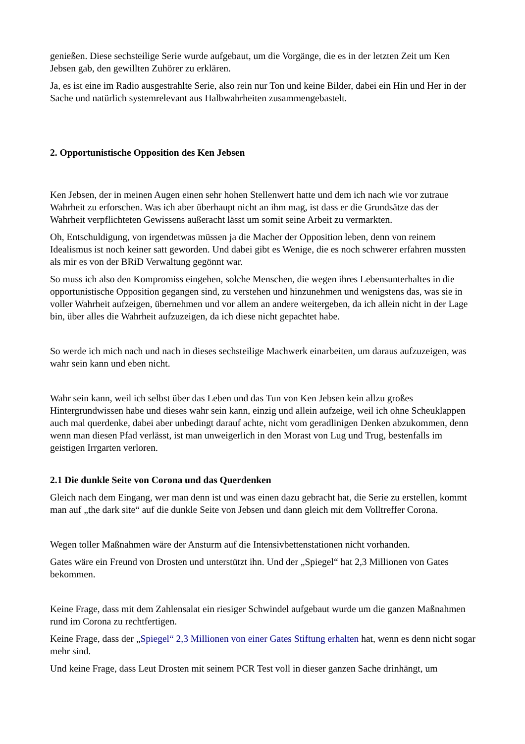genießen. Diese sechsteilige Serie wurde aufgebaut, um die Vorgänge, die es in der letzten Zeit um Ken Jebsen gab, den gewillten Zuhörer zu erklären.
Ja, es ist eine im Radio ausgestrahlte Serie, also rein nur Ton und keine Bilder, dabei ein Hin und Her in der Sache und natürlich systemrelevant aus Halbwahrheiten zusammengebastelt.
2. Opportunistische Opposition des Ken Jebsen
Ken Jebsen, der in meinen Augen einen sehr hohen Stellenwert hatte und dem ich nach wie vor zutraue Wahrheit zu erforschen. Was ich aber überhaupt nicht an ihm mag, ist dass er die Grundsätze das der Wahrheit verpflichteten Gewissens außeracht lässt um somit seine Arbeit zu vermarkten.
Oh, Entschuldigung, von irgendetwas müssen ja die Macher der Opposition leben, denn von reinem Idealismus ist noch keiner satt geworden. Und dabei gibt es Wenige, die es noch schwerer erfahren mussten als mir es von der BRiD Verwaltung gegönnt war.
So muss ich also den Kompromiss eingehen, solche Menschen, die wegen ihres Lebensunterhaltes in die opportunistische Opposition gegangen sind, zu verstehen und hinzunehmen und wenigstens das, was sie in voller Wahrheit aufzeigen, übernehmen und vor allem an andere weitergeben, da ich allein nicht in der Lage bin, über alles die Wahrheit aufzuzeigen, da ich diese nicht gepachtet habe.
So werde ich mich nach und nach in dieses sechsteilige Machwerk einarbeiten, um daraus aufzuzeigen, was wahr sein kann und eben nicht.
Wahr sein kann, weil ich selbst über das Leben und das Tun von Ken Jebsen kein allzu großes Hintergrundwissen habe und dieses wahr sein kann, einzig und allein aufzeige, weil ich ohne Scheuklappen auch mal querdenke, dabei aber unbedingt darauf achte, nicht vom geradlinigen Denken abzukommen, denn wenn man diesen Pfad verlässt, ist man unweigerlich in den Morast von Lug und Trug, bestenfalls im geistigen Irrgarten verloren.
2.1 Die dunkle Seite von Corona und das Querdenken
Gleich nach dem Eingang, wer man denn ist und was einen dazu gebracht hat, die Serie zu erstellen, kommt man auf „the dark site“ auf die dunkle Seite von Jebsen und dann gleich mit dem Volltreffer Corona.
Wegen toller Maßnahmen wäre der Ansturm auf die Intensivbettenstationen nicht vorhanden.
Gates wäre ein Freund von Drosten und unterstützt ihn. Und der „Spiegel“ hat 2,3 Millionen von Gates bekommen.
Keine Frage, dass mit dem Zahlensalat ein riesiger Schwindel aufgebaut wurde um die ganzen Maßnahmen rund im Corona zu rechtfertigen.
Keine Frage, dass der „Spiegel“ 2,3 Millionen von einer Gates Stiftung erhalten hat, wenn es denn nicht sogar mehr sind.
Und keine Frage, dass Leut Drosten mit seinem PCR Test voll in dieser ganzen Sache drinhängt, um